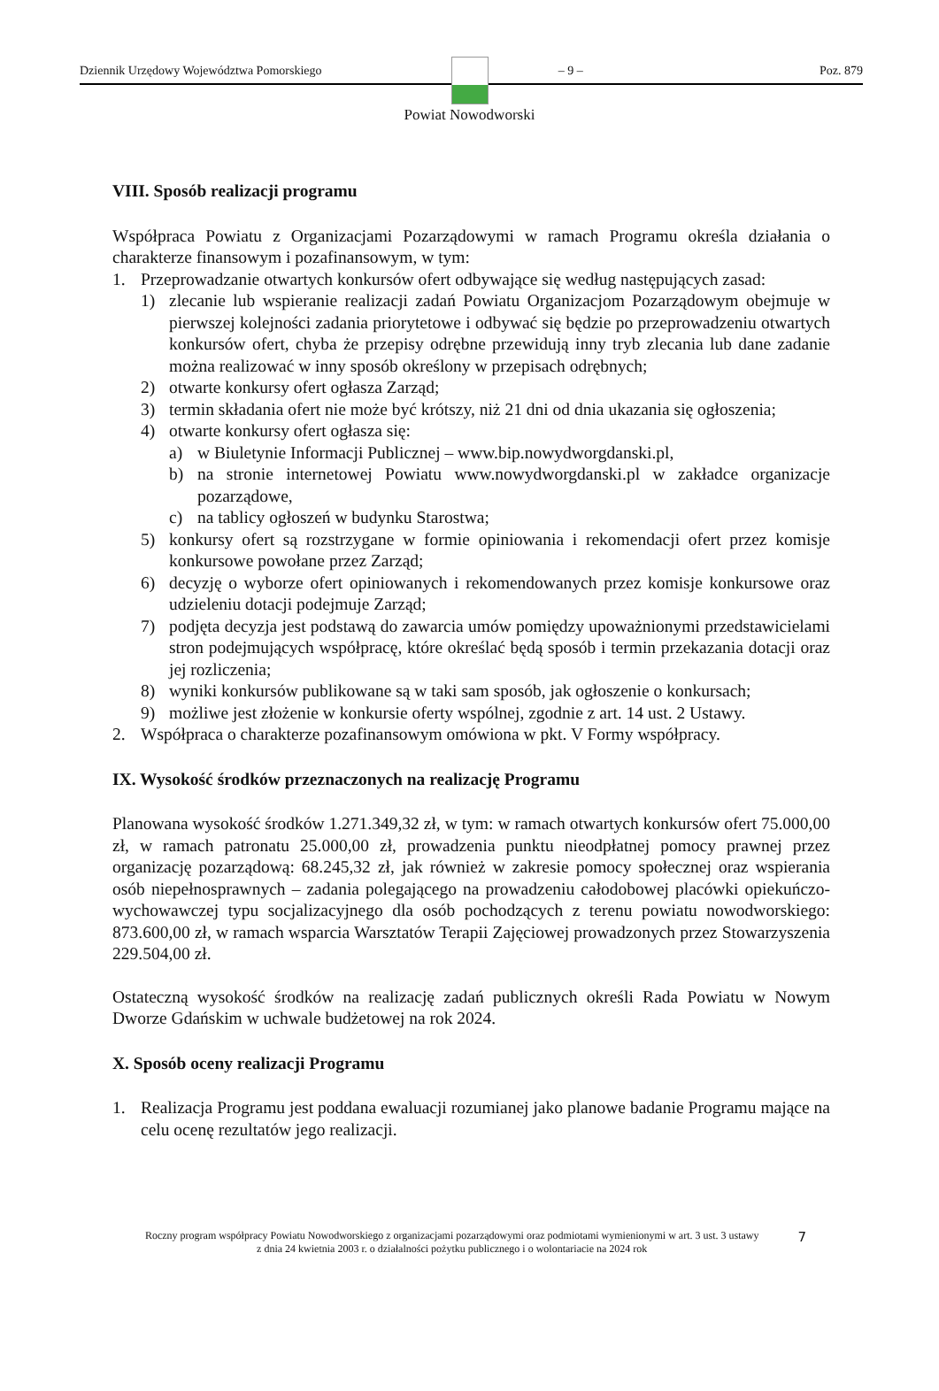Dziennik Urzędowy Województwa Pomorskiego – 9 – Poz. 879
Powiat Nowodworski
VIII. Sposób realizacji programu
Współpraca Powiatu z Organizacjami Pozarządowymi w ramach Programu określa działania o charakterze finansowym i pozafinansowym, w tym:
1. Przeprowadzanie otwartych konkursów ofert odbywające się według następujących zasad:
1) zlecanie lub wspieranie realizacji zadań Powiatu Organizacjom Pozarządowym obejmuje w pierwszej kolejności zadania priorytetowe i odbywać się będzie po przeprowadzeniu otwartych konkursów ofert, chyba że przepisy odrębne przewidują inny tryb zlecania lub dane zadanie można realizować w inny sposób określony w przepisach odrębnych;
2) otwarte konkursy ofert ogłasza Zarząd;
3) termin składania ofert nie może być krótszy, niż 21 dni od dnia ukazania się ogłoszenia;
4) otwarte konkursy ofert ogłasza się:
a) w Biuletynie Informacji Publicznej – www.bip.nowydworgdanski.pl,
b) na stronie internetowej Powiatu www.nowydworgdanski.pl w zakładce organizacje pozarządowe,
c) na tablicy ogłoszeń w budynku Starostwa;
5) konkursy ofert są rozstrzygane w formie opiniowania i rekomendacji ofert przez komisje konkursowe powołane przez Zarząd;
6) decyzję o wyborze ofert opiniowanych i rekomendowanych przez komisje konkursowe oraz udzieleniu dotacji podejmuje Zarząd;
7) podjęta decyzja jest podstawą do zawarcia umów pomiędzy upoważnionymi przedstawicielami stron podejmujących współpracę, które określać będą sposób i termin przekazania dotacji oraz jej rozliczenia;
8) wyniki konkursów publikowane są w taki sam sposób, jak ogłoszenie o konkursach;
9) możliwe jest złożenie w konkursie oferty wspólnej, zgodnie z art. 14 ust. 2 Ustawy.
2. Współpraca o charakterze pozafinansowym omówiona w pkt. V Formy współpracy.
IX. Wysokość środków przeznaczonych na realizację Programu
Planowana wysokość środków 1.271.349,32 zł, w tym: w ramach otwartych konkursów ofert 75.000,00 zł, w ramach patronatu 25.000,00 zł, prowadzenia punktu nieodpłatnej pomocy prawnej przez organizację pozarządową: 68.245,32 zł, jak również w zakresie pomocy społecznej oraz wspierania osób niepełnosprawnych – zadania polegającego na prowadzeniu całodobowej placówki opiekuńczo-wychowawczej typu socjalizacyjnego dla osób pochodzących z terenu powiatu nowodworskiego: 873.600,00 zł, w ramach wsparcia Warsztatów Terapii Zajęciowej prowadzonych przez Stowarzyszenia 229.504,00 zł.
Ostateczną wysokość środków na realizację zadań publicznych określi Rada Powiatu w Nowym Dworze Gdańskim w uchwale budżetowej na rok 2024.
X. Sposób oceny realizacji Programu
1. Realizacja Programu jest poddana ewaluacji rozumianej jako planowe badanie Programu mające na celu ocenę rezultatów jego realizacji.
Roczny program współpracy Powiatu Nowodworskiego z organizacjami pozarządowymi oraz podmiotami wymienionymi w art. 3 ust. 3 ustawy z dnia 24 kwietnia 2003 r. o działalności pożytku publicznego i o wolontariacie na 2024 rok
7